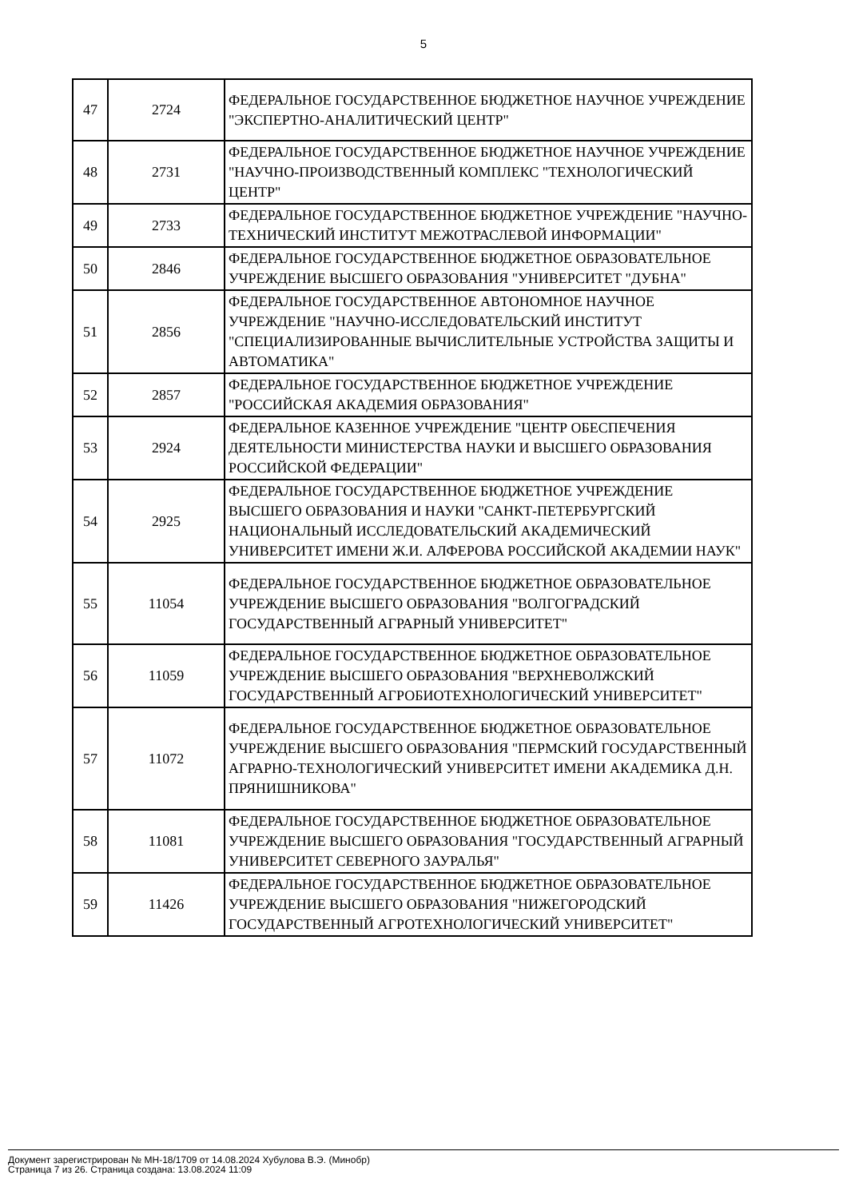5
| 47 | 2724 | ФЕДЕРАЛЬНОЕ ГОСУДАРСТВЕННОЕ БЮДЖЕТНОЕ НАУЧНОЕ УЧРЕЖДЕНИЕ "ЭКСПЕРТНО-АНАЛИТИЧЕСКИЙ ЦЕНТР" |
| 48 | 2731 | ФЕДЕРАЛЬНОЕ ГОСУДАРСТВЕННОЕ БЮДЖЕТНОЕ НАУЧНОЕ УЧРЕЖДЕНИЕ "НАУЧНО-ПРОИЗВОДСТВЕННЫЙ КОМПЛЕКС "ТЕХНОЛОГИЧЕСКИЙ ЦЕНТР" |
| 49 | 2733 | ФЕДЕРАЛЬНОЕ ГОСУДАРСТВЕННОЕ БЮДЖЕТНОЕ УЧРЕЖДЕНИЕ "НАУЧНО-ТЕХНИЧЕСКИЙ ИНСТИТУТ МЕЖОТРАСЛЕВОЙ ИНФОРМАЦИИ" |
| 50 | 2846 | ФЕДЕРАЛЬНОЕ ГОСУДАРСТВЕННОЕ БЮДЖЕТНОЕ ОБРАЗОВАТЕЛЬНОЕ УЧРЕЖДЕНИЕ ВЫСШЕГО ОБРАЗОВАНИЯ "УНИВЕРСИТЕТ "ДУБНА" |
| 51 | 2856 | ФЕДЕРАЛЬНОЕ ГОСУДАРСТВЕННОЕ АВТОНОМНОЕ НАУЧНОЕ УЧРЕЖДЕНИЕ "НАУЧНО-ИССЛЕДОВАТЕЛЬСКИЙ ИНСТИТУТ "СПЕЦИАЛИЗИРОВАННЫЕ ВЫЧИСЛИТЕЛЬНЫЕ УСТРОЙСТВА ЗАЩИТЫ И АВТОМАТИКА" |
| 52 | 2857 | ФЕДЕРАЛЬНОЕ ГОСУДАРСТВЕННОЕ БЮДЖЕТНОЕ УЧРЕЖДЕНИЕ "РОССИЙСКАЯ АКАДЕМИЯ ОБРАЗОВАНИЯ" |
| 53 | 2924 | ФЕДЕРАЛЬНОЕ КАЗЕННОЕ УЧРЕЖДЕНИЕ "ЦЕНТР ОБЕСПЕЧЕНИЯ ДЕЯТЕЛЬНОСТИ МИНИСТЕРСТВА НАУКИ И ВЫСШЕГО ОБРАЗОВАНИЯ РОССИЙСКОЙ ФЕДЕРАЦИИ" |
| 54 | 2925 | ФЕДЕРАЛЬНОЕ ГОСУДАРСТВЕННОЕ БЮДЖЕТНОЕ УЧРЕЖДЕНИЕ ВЫСШЕГО ОБРАЗОВАНИЯ И НАУКИ "САНКТ-ПЕТЕРБУРГСКИЙ НАЦИОНАЛЬНЫЙ ИССЛЕДОВАТЕЛЬСКИЙ АКАДЕМИЧЕСКИЙ УНИВЕРСИТЕТ ИМЕНИ Ж.И. АЛФЕРОВА РОССИЙСКОЙ АКАДЕМИИ НАУК" |
| 55 | 11054 | ФЕДЕРАЛЬНОЕ ГОСУДАРСТВЕННОЕ БЮДЖЕТНОЕ ОБРАЗОВАТЕЛЬНОЕ УЧРЕЖДЕНИЕ ВЫСШЕГО ОБРАЗОВАНИЯ "ВОЛГОГРАДСКИЙ ГОСУДАРСТВЕННЫЙ АГРАРНЫЙ УНИВЕРСИТЕТ" |
| 56 | 11059 | ФЕДЕРАЛЬНОЕ ГОСУДАРСТВЕННОЕ БЮДЖЕТНОЕ ОБРАЗОВАТЕЛЬНОЕ УЧРЕЖДЕНИЕ ВЫСШЕГО ОБРАЗОВАНИЯ "ВЕРХНЕВОЛЖСКИЙ ГОСУДАРСТВЕННЫЙ АГРОБИОТЕХНОЛОГИЧЕСКИЙ УНИВЕРСИТЕТ" |
| 57 | 11072 | ФЕДЕРАЛЬНОЕ ГОСУДАРСТВЕННОЕ БЮДЖЕТНОЕ ОБРАЗОВАТЕЛЬНОЕ УЧРЕЖДЕНИЕ ВЫСШЕГО ОБРАЗОВАНИЯ "ПЕРМСКИЙ ГОСУДАРСТВЕННЫЙ АГРАРНО-ТЕХНОЛОГИЧЕСКИЙ УНИВЕРСИТЕТ ИМЕНИ АКАДЕМИКА Д.Н. ПРЯНИШНИКОВА" |
| 58 | 11081 | ФЕДЕРАЛЬНОЕ ГОСУДАРСТВЕННОЕ БЮДЖЕТНОЕ ОБРАЗОВАТЕЛЬНОЕ УЧРЕЖДЕНИЕ ВЫСШЕГО ОБРАЗОВАНИЯ "ГОСУДАРСТВЕННЫЙ АГРАРНЫЙ УНИВЕРСИТЕТ СЕВЕРНОГО ЗАУРАЛЬЯ" |
| 59 | 11426 | ФЕДЕРАЛЬНОЕ ГОСУДАРСТВЕННОЕ БЮДЖЕТНОЕ ОБРАЗОВАТЕЛЬНОЕ УЧРЕЖДЕНИЕ ВЫСШЕГО ОБРАЗОВАНИЯ "НИЖЕГОРОДСКИЙ ГОСУДАРСТВЕННЫЙ АГРОТЕХНОЛОГИЧЕСКИЙ УНИВЕРСИТЕТ" |
Документ зарегистрирован № МН-18/1709 от 14.08.2024 Хубулова В.Э. (Минобр)
Страница 7 из 26. Страница создана: 13.08.2024 11:09